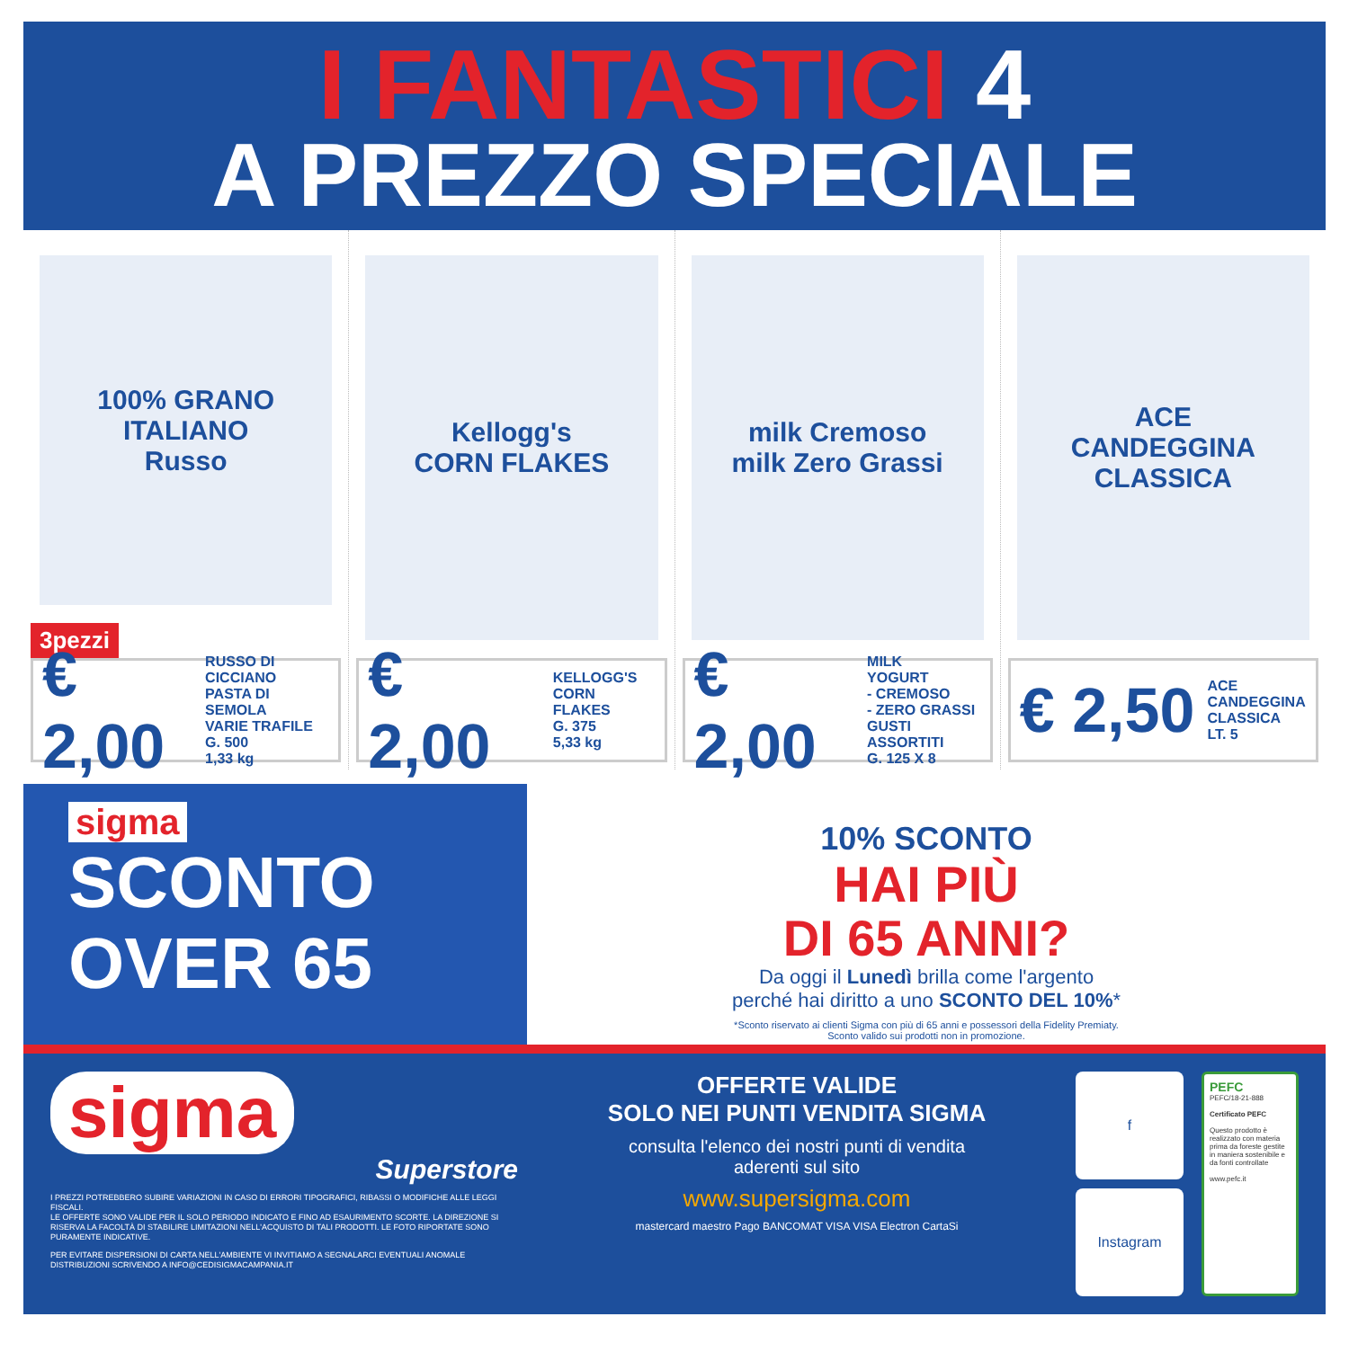I FANTASTICI 4
A PREZZO SPECIALE
100% GRANO ITALIANO
Russo
3pezzi
€ 2,00
RUSSO DI CICCIANO
PASTA DI SEMOLA
VARIE TRAFILE
G. 500
1,33 kg
Kellogg's
CORN FLAKES
€ 2,00
KELLOGG'S
CORN FLAKES
G. 375
5,33 kg
milk Cremoso
milk Zero Grassi
€ 2,00
MILK
YOGURT
- CREMOSO
- ZERO GRASSI
GUSTI ASSORTITI
G. 125 X 8
ACE
CANDEGGINA
CLASSICA
€ 2,50
ACE
CANDEGGINA
CLASSICA
LT. 5
sigma
SCONTO
OVER 65
10% SCONTO
HAI PIÙ
DI 65 ANNI?
Da oggi il Lunedì brilla come l'argento
perché hai diritto a uno SCONTO DEL 10%*
*Sconto riservato ai clienti Sigma con più di 65 anni e possessori della Fidelity Premiaty.
Sconto valido sui prodotti non in promozione.
sigma
Superstore
I PREZZI POTREBBERO SUBIRE VARIAZIONI IN CASO DI ERRORI TIPOGRAFICI, RIBASSI O MODIFICHE ALLE LEGGI FISCALI.
LE OFFERTE SONO VALIDE PER IL SOLO PERIODO INDICATO E FINO AD ESAURIMENTO SCORTE. LA DIREZIONE SI RISERVA LA FACOLTÀ DI STABILIRE LIMITAZIONI NELL'ACQUISTO DI TALI PRODOTTI. LE FOTO RIPORTATE SONO PURAMENTE INDICATIVE.
PER EVITARE DISPERSIONI DI CARTA NELL'AMBIENTE VI INVITIAMO A SEGNALARCI EVENTUALI ANOMALE DISTRIBUZIONI SCRIVENDO A INFO@CEDISIGMACAMPANIA.IT
OFFERTE VALIDE
SOLO NEI PUNTI VENDITA SIGMA
consulta l'elenco dei nostri punti di vendita
aderenti sul sito
www.supersigma.com
mastercard maestro Pago BANCOMAT VISA VISA Electron CartaSi
f
Instagram
PEFC
PEFC/18-21-888
Certificato PEFC
Questo prodotto è realizzato con materia prima da foreste gestite in maniera sostenibile e da fonti controllate
www.pefc.it